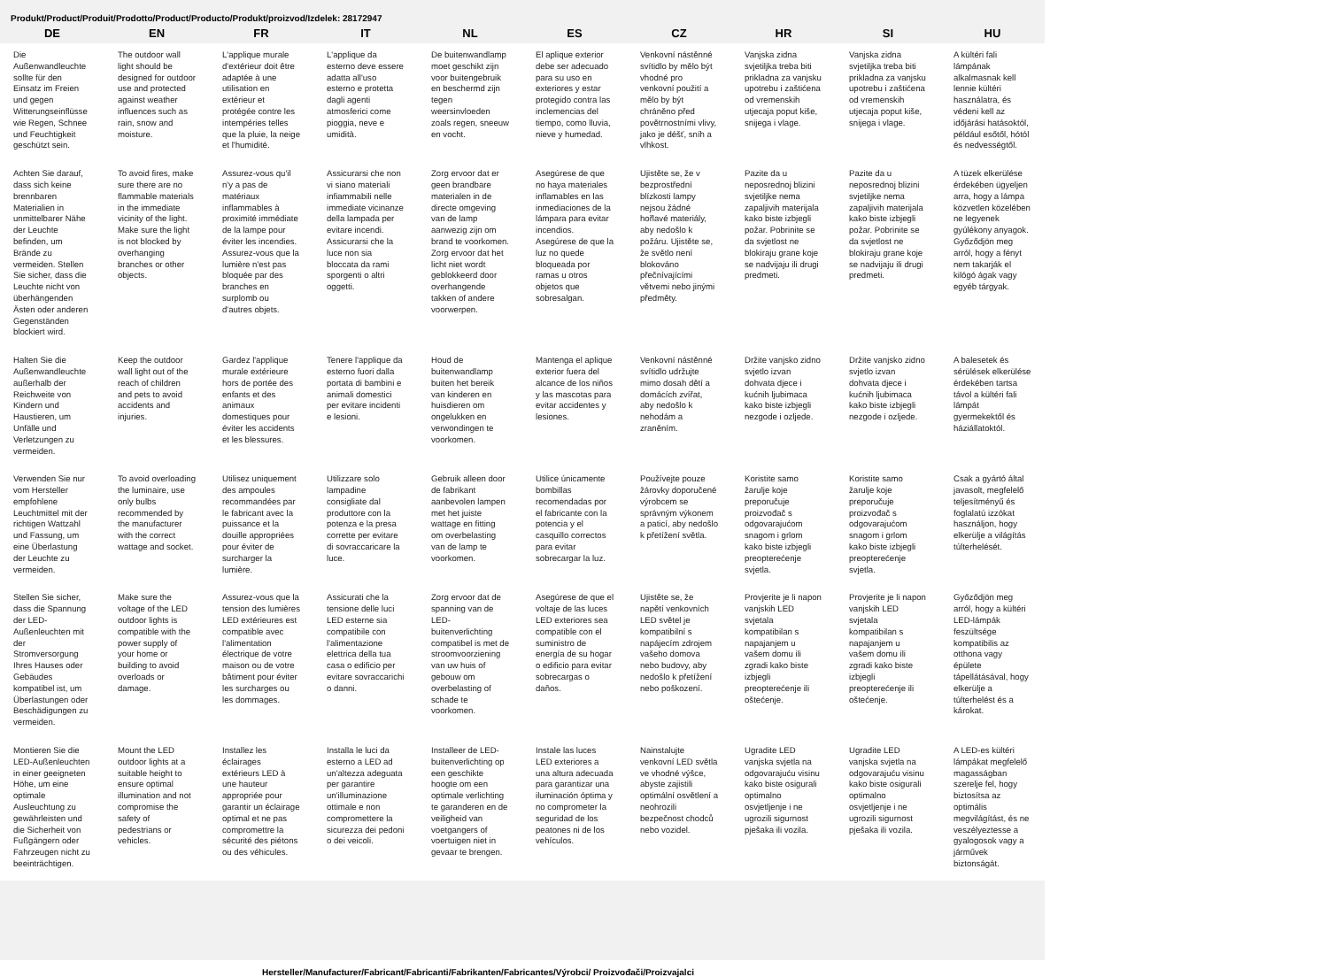Produkt/Product/Produit/Prodotto/Product/Producto/Produkt/proizvod/Izdelek: 28172947
| DE | EN | FR | IT | NL | ES | CZ | HR | SI | HU |
| --- | --- | --- | --- | --- | --- | --- | --- | --- | --- |
| Die Außenwandleuchte sollte für den Einsatz im Freien und gegen Witterungseinflüsse wie Regen, Schnee und Feuchtigkeit geschützt sein. | The outdoor wall light should be designed for outdoor use and protected against weather influences such as rain, snow and moisture. | L'applique murale d'extérieur doit être adaptée à une utilisation en extérieur et protégée contre les intempéries telles que la pluie, la neige et l'humidité. | L'applique da esterno deve essere adatta all'uso esterno e protetta dagli agenti atmosferici come pioggia, neve e umidità. | De buitenwandlamp moet geschikt zijn voor buitengebruik en beschermd zijn tegen weersinvloeden zoals regen, sneeuw en vocht. | El aplique exterior debe ser adecuado para su uso en exteriores y estar protegido contra las inclemencias del tiempo, como lluvia, nieve y humedad. | Venkovní nástěnné svítidlo by mělo být vhodné pro venkovní použití a mělo by být chráněno před povětrnostními vlivy, jako je déšť, sníh a vlhkost. | Vanjska zidna svjetiljka treba biti prikladna za vanjsku upotrebu i zaštićena od vremenskih utjecaja poput kiše, snijega i vlage. | Vanjska zidna svjetiljka treba biti prikladna za vanjsku upotrebu i zaštićena od vremenskih utjecaja poput kiše, snijega i vlage. | A kültéri fali lámpának alkalmasnak kell lennie kültéri használatra, és védeni kell az időjárási hatásoktól, például esőtől, hótól és nedvességtől. |
| Achten Sie darauf, dass sich keine brennbaren Materialien in unmittelbarer Nähe der Leuchte befinden, um Brände zu vermeiden. Stellen Sie sicher, dass die Leuchte nicht von überhängenden Ästen oder anderen Gegenständen blockiert wird. | To avoid fires, make sure there are no flammable materials in the immediate vicinity of the light. Make sure the light is not blocked by overhanging branches or other objects. | Assurez-vous qu'il n'y a pas de matériaux inflammables à proximité immédiate de la lampe pour éviter les incendies. Assurez-vous que la lumière n'est pas bloquée par des branches en surplomb ou d'autres objets. | Assicurarsi che non vi siano materiali infiammabili nelle immediate vicinanze della lampada per evitare incendi. Assicurarsi che la luce non sia bloccata da rami sporgenti o altri oggetti. | Zorg ervoor dat er geen brandbare materialen in de directe omgeving van de lamp aanwezig zijn om brand te voorkomen. Zorg ervoor dat het licht niet wordt geblokkeerd door overhangende takken of andere voorwerpen. | Asegúrese de que no haya materiales inflamables en las inmediaciones de la lámpara para evitar incendios. Asegúrese de que la luz no quede bloqueada por ramas u otros objetos que sobresalgan. | Ujistěte se, že v bezprostřední blízkosti lampy nejsou žádné hořlavé materiály, aby nedošlo k požáru. Ujistěte se, že světlo není blokováno přečnívajícími větvemi nebo jinými předměty. | Pazite da u neposrednoj blizini svjetiljke nema zapaljivih materijala kako biste izbjegli požar. Pobrinite se da svjetlost ne blokiraju grane koje se nadvijaju ili drugi predmeti. | Pazite da u neposrednoj blizini svjetiljke nema zapaljivih materijala kako biste izbjegli požar. Pobrinite se da svjetlost ne blokiraju grane koje se nadvijaju ili drugi predmeti. | A tüzek elkerülése érdekében ügyeljen arra, hogy a lámpa közvetlen közelében ne legyenek gyúlékony anyagok. Győződjön meg arról, hogy a fényt nem takarják el kilógó ágak vagy egyéb tárgyak. |
| Halten Sie die Außenwandleuchte außerhalb der Reichweite von Kindern und Haustieren, um Unfälle und Verletzungen zu vermeiden. | Keep the outdoor wall light out of the reach of children and pets to avoid accidents and injuries. | Gardez l'applique murale extérieure hors de portée des enfants et des animaux domestiques pour éviter les accidents et les blessures. | Tenere l'applique da esterno fuori dalla portata di bambini e animali domestici per evitare incidenti e lesioni. | Houd de buitenwandlamp buiten het bereik van kinderen en huisdieren om ongelukken en verwondingen te voorkomen. | Mantenga el aplique exterior fuera del alcance de los niños y las mascotas para evitar accidentes y lesiones. | Venkovní nástěnné svítidlo udržujte mimo dosah dětí a domácích zvířat, aby nedošlo k nehodám a zraněním. | Držite vanjsko zidno svjetlo izvan dohvata djece i kućnih ljubimaca kako biste izbjegli nezgode i ozljede. | Držite vanjsko zidno svjetlo izvan dohvata djece i kućnih ljubimaca kako biste izbjegli nezgode i ozljede. | A balesetek és sérülések elkerülése érdekében tartsa távol a kültéri fali lámpát gyermekektől és háziállatoktól. |
| Verwenden Sie nur vom Hersteller empfohlene Leuchtmittel mit der richtigen Wattzahl und Fassung, um eine Überlastung der Leuchte zu vermeiden. | To avoid overloading the luminaire, use only bulbs recommended by the manufacturer with the correct wattage and socket. | Utilisez uniquement des ampoules recommandées par le fabricant avec la puissance et la douille appropriées pour éviter de surcharger la lumière. | Utilizzare solo lampadine consigliate dal produttore con la potenza e la presa corrette per evitare di sovraccaricare la luce. | Gebruik alleen door de fabrikant aanbevolen lampen met het juiste wattage en fitting om overbelasting van de lamp te voorkomen. | Utilice únicamente bombillas recomendadas por el fabricante con la potencia y el casquillo correctos para evitar sobrecargar la luz. | Používejte pouze žárovky doporučené výrobcem se správným výkonem a paticí, aby nedošlo k přetížení světla. | Koristite samo žarulje koje preporučuje proizvođač s odgovarajućom snagom i grlom kako biste izbjegli preopterećenje svjetla. | Koristite samo žarulje koje preporučuje proizvođač s odgovarajućom snagom i grlom kako biste izbjegli preopterećenje svjetla. | Csak a gyártó által javasolt, megfelelő teljesítményű és foglalatú izzókat használjon, hogy elkerülje a világítás túlterhelését. |
| Stellen Sie sicher, dass die Spannung der LED-Außenleuchten mit der Stromversorgung Ihres Hauses oder Gebäudes kompatibel ist, um Überlastungen oder Beschädigungen zu vermeiden. | Make sure the voltage of the LED outdoor lights is compatible with the power supply of your home or building to avoid overloads or damage. | Assurez-vous que la tension des lumières LED extérieures est compatible avec l'alimentation électrique de votre maison ou de votre bâtiment pour éviter les surcharges ou les dommages. | Assicurati che la tensione delle luci LED esterne sia compatibile con l'alimentazione elettrica della tua casa o edificio per evitare sovraccarichi o danni. | Zorg ervoor dat de spanning van de LED-buitenverlichting compatibel is met de stroomvoorziening van uw huis of gebouw om overbelasting of schade te voorkomen. | Asegúrese de que el voltaje de las luces LED exteriores sea compatible con el suministro de energía de su hogar o edificio para evitar sobrecargas o daños. | Ujistěte se, že napětí venkovních LED světel je kompatibilní s napájecím zdrojem vašeho domova nebo budovy, aby nedošlo k přetížení nebo poškození. | Provjerite je li napon vanjskih LED svjetala kompatibilan s napajanjem u vašem domu ili zgradi kako biste izbjegli preopterećenje ili oštećenje. | Provjerite je li napon vanjskih LED svjetala kompatibilan s napajanjem u vašem domu ili zgradi kako biste izbjegli preopterećenje ili oštećenje. | Győződjön meg arról, hogy a kültéri LED-lámpák feszültsége kompatibilis az otthona vagy épülete tápellátásával, hogy elkerülje a túlterhelést és a károkat. |
| Montieren Sie die LED-Außenleuchten in einer geeigneten Höhe, um eine optimale Ausleuchtung zu gewährleisten und die Sicherheit von Fußgängern oder Fahrzeugen nicht zu beeinträchtigen. | Mount the LED outdoor lights at a suitable height to ensure optimal illumination and not compromise the safety of pedestrians or vehicles. | Installez les éclairages extérieurs LED à une hauteur appropriée pour garantir un éclairage optimal et ne pas compromettre la sécurité des piétons ou des véhicules. | Installa le luci da esterno a LED ad un'altezza adeguata per garantire un'illuminazione ottimale e non compromettere la sicurezza dei pedoni o dei veicoli. | Installeer de LED-buitenverlichting op een geschikte hoogte om een optimale verlichting te garanderen en de veiligheid van voetgangers of voertuigen niet in gevaar te brengen. | Instale las luces LED exteriores a una altura adecuada para garantizar una iluminación óptima y no comprometer la seguridad de los peatones ni de los vehículos. | Nainstalujte venkovní LED světla ve vhodné výšce, abyste zajistili optimální osvětlení a neohrozili bezpečnost chodců nebo vozidel. | Ugradite LED vanjska svjetla na odgovarajuću visinu kako biste osigurali optimalno osvjetljenje i ne ugrozili sigurnost pješaka ili vozila. | Ugradite LED vanjska svjetla na odgovarajuću visinu kako biste osigurali optimalno osvjetljenje i ne ugrozili sigurnost pješaka ili vozila. | A LED-es kültéri lámpákat megfelelő magasságban szerelje fel, hogy biztosítsa az optimális megvilágítást, és ne veszélyeztesse a gyalogosok vagy a járművek biztonságát. |
Hersteller/Manufacturer/Fabricant/Fabricanti/Fabrikanten/Fabricantes/Výrobci/ Proizvođači/Proizvajalci